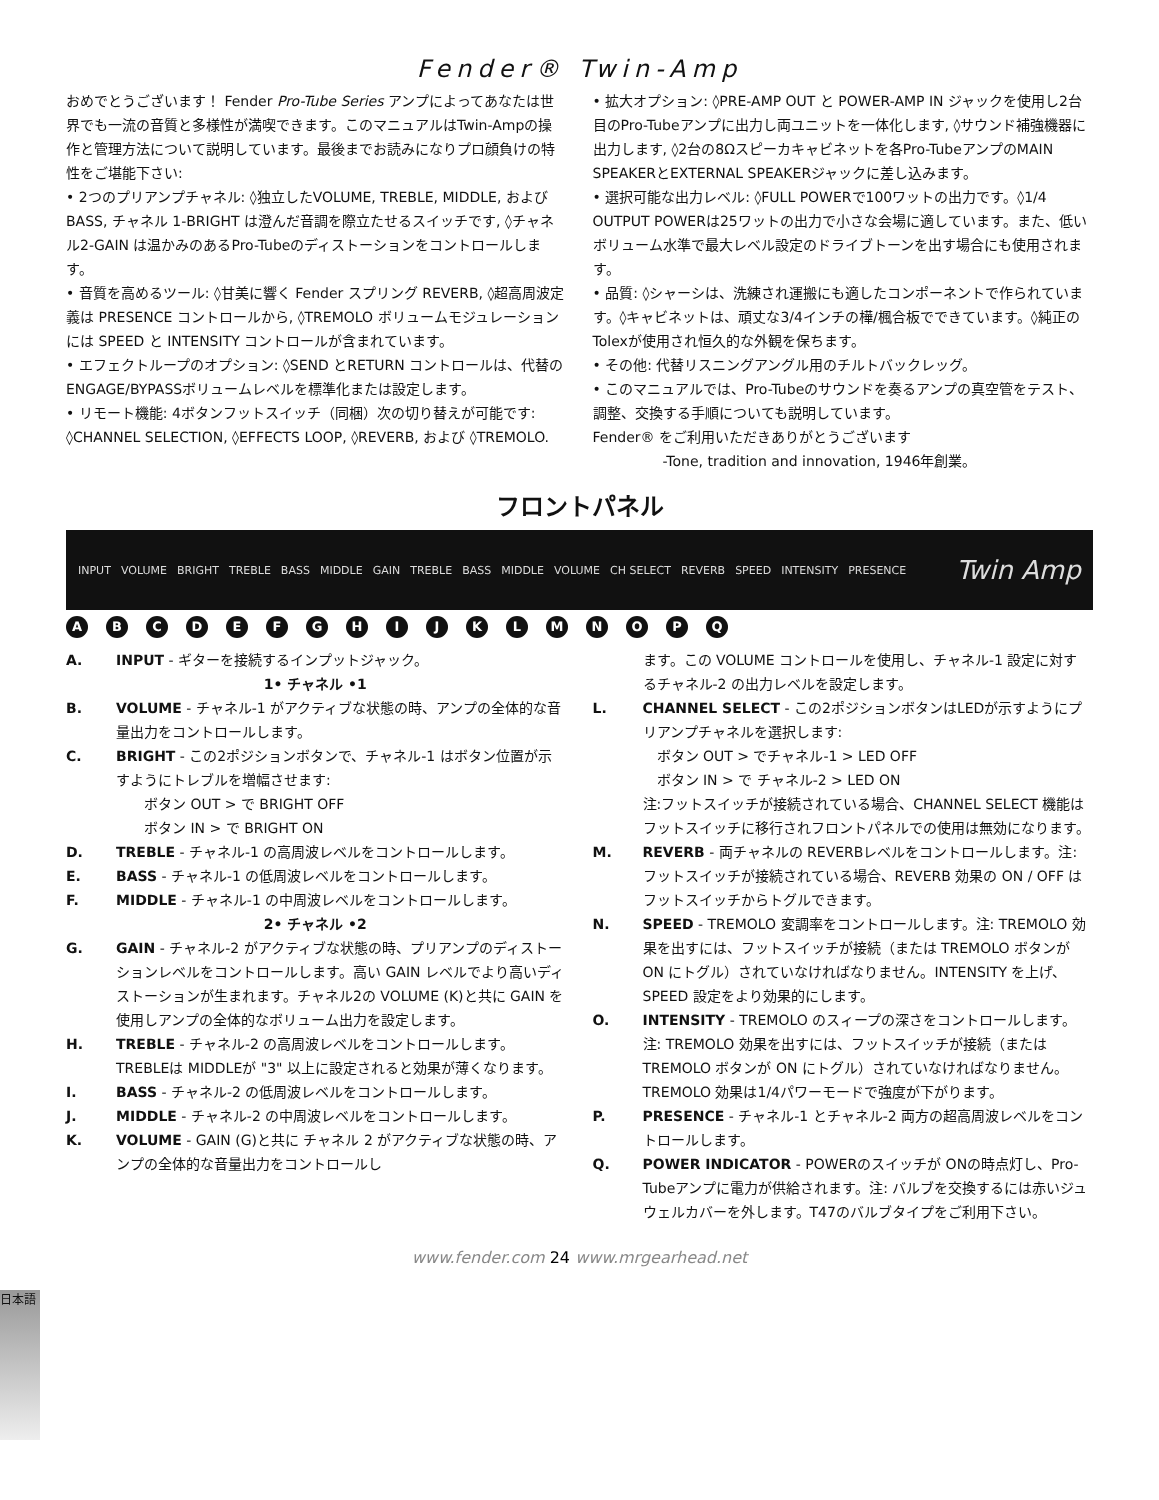Fender® Twin-Amp
おめでとうございます！ Fender Pro-Tube Series アンプによってあなたは世界でも一流の音質と多様性が満喫できます。このマニュアルはTwin-Ampの操作と管理方法について説明しています。最後までお読みになりプロ顔負けの特性をご堪能下さい:
• 2つのプリアンプチャネル: ◊独立したVOLUME, TREBLE, MIDDLE, および BASS, チャネル 1-BRIGHT は澄んだ音調を際立たせるスイッチです, ◊チャネル2-GAIN は温かみのあるPro-Tubeのディストーションをコントロールします。
• 音質を高めるツール: ◊甘美に響く Fender スプリング REVERB, ◊超高周波定義は PRESENCE コントロールから, ◊TREMOLO ボリュームモジュレーションには SPEED と INTENSITY コントロールが含まれています。
• エフェクトループのオプション: ◊SEND とRETURN コントロールは、代替の ENGAGE/BYPASSボリュームレベルを標準化または設定します。
• リモート機能: 4ボタンフットスイッチ（同梱）次の切り替えが可能です: ◊CHANNEL SELECTION, ◊EFFECTS LOOP, ◊REVERB, および ◊TREMOLO.
• 拡大オプション: ◊PRE-AMP OUT と POWER-AMP IN ジャックを使用し2台目のPro-Tubeアンプに出力し両ユニットを一体化します, ◊サウンド補強機器に出力します, ◊2台の8Ωスピーカキャビネットを各Pro-TubeアンプのMAIN SPEAKERとEXTERNAL SPEAKERジャックに差し込みます。
• 選択可能な出力レベル: ◊FULL POWERで100ワットの出力です。◊1/4 OUTPUT POWERは25ワットの出力で小さな会場に適しています。また、低いボリューム水準で最大レベル設定のドライブトーンを出す場合にも使用されます。
• 品質: ◊シャーシは、洗練され運搬にも適したコンポーネントで作られています。◊キャビネットは、頑丈な3/4インチの樺/楓合板でできています。◊純正のTolexが使用され恒久的な外観を保ちます。
• その他: 代替リスニングアングル用のチルトバックレッグ。
• このマニュアルでは、Pro-Tubeのサウンドを奏るアンプの真空管をテスト、調整、交換する手順についても説明しています。
Fender® をご利用いただきありがとうございます
-Tone, tradition and innovation, 1946年創業。
フロントパネル
INPUT VOLUME BRIGHT TREBLE BASS MIDDLE GAIN TREBLE BASS MIDDLE VOLUME CH SELECT REVERB SPEED INTENSITY PRESENCE Twin Amp
ABCDEFGHIJKLMNOPQ
A. INPUT - ギターを接続するインプットジャック。
1• チャネル •1
B. VOLUME - チャネル-1 がアクティブな状態の時、アンプの全体的な音量出力をコントロールします。
C. BRIGHT - この2ポジションボタンで、チャネル-1 はボタン位置が示すようにトレブルを増幅させます:
　　ボタン OUT > で BRIGHT OFF
　　ボタン IN > で BRIGHT ON
D. TREBLE - チャネル-1 の高周波レベルをコントロールします。
E. BASS - チャネル-1 の低周波レベルをコントロールします。
F. MIDDLE - チャネル-1 の中周波レベルをコントロールします。
2• チャネル •2
G. GAIN - チャネル-2 がアクティブな状態の時、プリアンプのディストーションレベルをコントロールします。高い GAIN レベルでより高いディストーションが生まれます。チャネル2の VOLUME (K)と共に GAIN を使用しアンプの全体的なボリューム出力を設定します。
H. TREBLE - チャネル-2 の高周波レベルをコントロールします。TREBLEは MIDDLEが "3" 以上に設定されると効果が薄くなります。
I. BASS - チャネル-2 の低周波レベルをコントロールします。
J. MIDDLE - チャネル-2 の中周波レベルをコントロールします。
K. VOLUME - GAIN (G)と共に チャネル 2 がアクティブな状態の時、アンプの全体的な音量出力をコントロールし
ます。この VOLUME コントロールを使用し、チャネル-1 設定に対するチャネル-2 の出力レベルを設定します。
L. CHANNEL SELECT - この2ポジションボタンはLEDが示すようにプリアンプチャネルを選択します:
　ボタン OUT > でチャネル-1 > LED OFF
　ボタン IN > で チャネル-2 > LED ON
注:フットスイッチが接続されている場合、CHANNEL SELECT 機能はフットスイッチに移行されフロントパネルでの使用は無効になります。
M. REVERB - 両チャネルの REVERBレベルをコントロールします。注:フットスイッチが接続されている場合、REVERB 効果の ON / OFF はフットスイッチからトグルできます。
N. SPEED - TREMOLO 変調率をコントロールします。注: TREMOLO 効果を出すには、フットスイッチが接続（または TREMOLO ボタンが ON にトグル）されていなければなりません。INTENSITY を上げ、SPEED 設定をより効果的にします。
O. INTENSITY - TREMOLO のスィープの深さをコントロールします。注: TREMOLO 効果を出すには、フットスイッチが接続（または TREMOLO ボタンが ON にトグル）されていなければなりません。TREMOLO 効果は1/4パワーモードで強度が下がります。
P. PRESENCE - チャネル-1 とチャネル-2 両方の超高周波レベルをコントロールします。
Q. POWER INDICATOR - POWERのスイッチが ONの時点灯し、Pro-Tubeアンプに電力が供給されます。注: バルブを交換するには赤いジュウェルカバーを外します。T47のバルブタイプをご利用下さい。
www.fender.com 24 www.mrgearhead.net
日本語